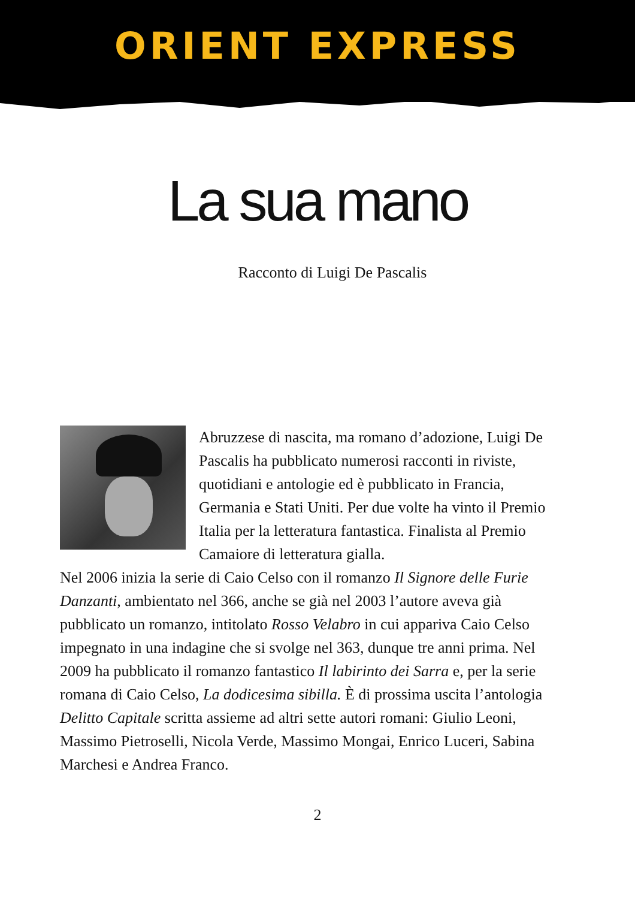ORIENT EXPRESS
La sua mano
Racconto di Luigi De Pascalis
Abruzzese di nascita, ma romano d’adozione, Luigi De Pascalis ha pubblicato numerosi racconti in riviste, quotidiani e antologie ed è pubblicato in Francia, Germania e Stati Uniti. Per due volte ha vinto il Premio Italia per la letteratura fantastica. Finalista al Premio Camaiore di letteratura gialla.
Nel 2006 inizia la serie di Caio Celso con il romanzo Il Signore delle Furie Danzanti, ambientato nel 366, anche se già nel 2003 l’autore aveva già pubblicato un romanzo, intitolato Rosso Velabro in cui appariva Caio Celso impegnato in una indagine che si svolge nel 363, dunque tre anni prima. Nel 2009 ha pubblicato il romanzo fantastico Il labirinto dei Sarra e, per la serie romana di Caio Celso, La dodicesima sibilla. È di prossima uscita l’antologia Delitto Capitale scritta assieme ad altri sette autori romani: Giulio Leoni, Massimo Pietroselli, Nicola Verde, Massimo Mongai, Enrico Luceri, Sabina Marchesi e Andrea Franco.
2